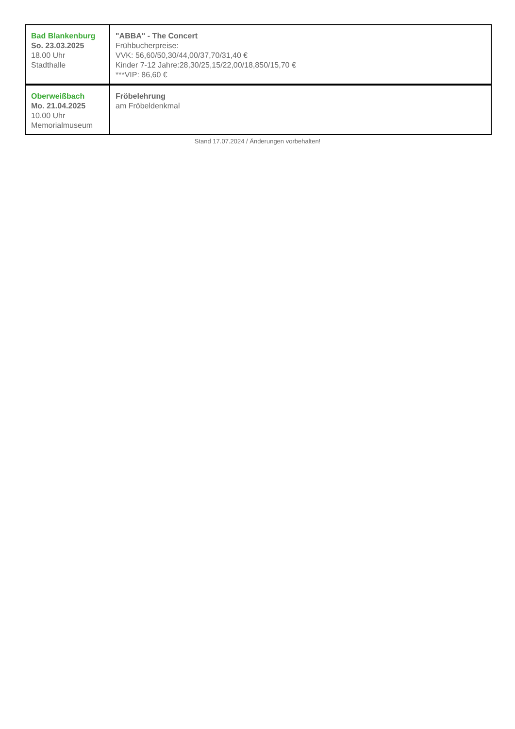| Bad Blankenburg So. 23.03.2025 18.00 Uhr Stadthalle | "ABBA" - The Concert Frühbucherpreise: VVK: 56,60/50,30/44,00/37,70/31,40 € Kinder 7-12 Jahre:28,30/25,15/22,00/18,850/15,70 € ***VIP: 86,60 € |
| Oberweißbach Mo. 21.04.2025 10.00 Uhr Memorialmuseum | Fröbelehrung am Fröbeldenkmal |
Stand 17.07.2024 / Änderungen vorbehalten!